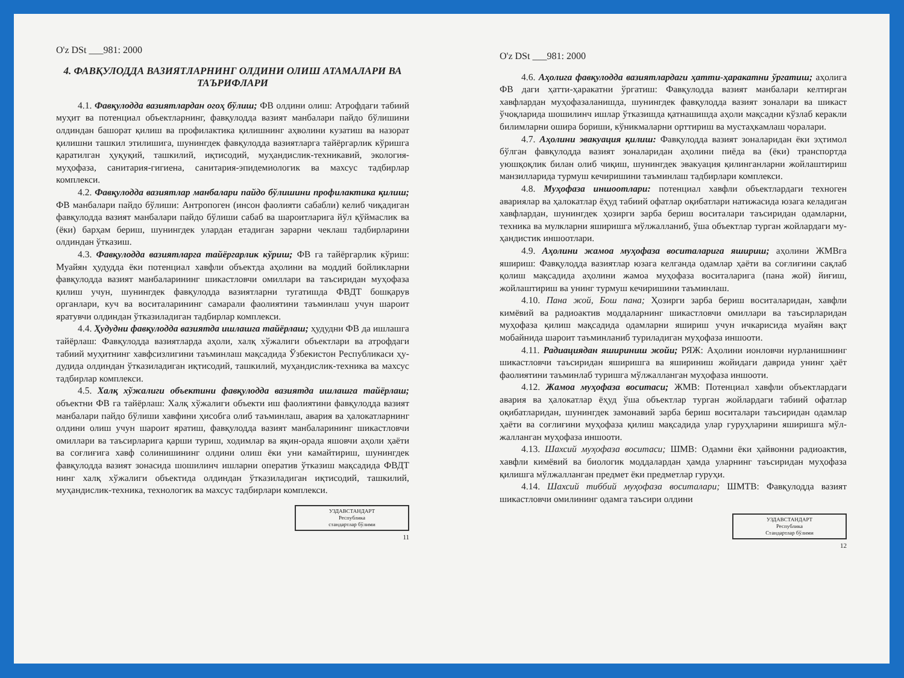O'z DSt ___981: 2000
4. ФАВҚУЛОДДА ВАЗИЯТЛАРНИНГ ОЛДИНИ ОЛИШ АТАМАЛАРИ ВА ТАЪРИФЛАРИ
4.1. Фавқулодда вазиятлардан огоҳ бўлиш; ФВ олдини олиш: Атрофдаги табиий муҳит ва потенциал объектларнинг, фавқулодда вазият манбалари пайдо бўлишини олдиндан башорат қилиш ва профилактика қилишнинг аҳволини кузатиш ва назорат қилишни ташкил этилишига, шунингдек фавқулодда вазиятларга тайёргар­лик кўришга қаратилган ҳуқуқий, ташкилий, иқтисодий, муҳан­дислик-техникавий, экология-муҳофаза, санитария-гигиена, санитария-эпидемиологик ва махсус тадбирлар комплекси.
4.2. Фавқулодда вазиятлар манбалари пайдо бўлишини профилактика қилиш; ФВ манбалари пайдо бўлиши: Антропоген (инсон фаолияти сабабли) келиб чиқадиган фавқулодда вазият манбалари пайдо бўлиши сабаб ва шароитларига йўл қўймаслик ва (ёки) барҳам бериш, шунингдек улардан етадиган зарарни чеклаш тадбирларини олдиндан ўтказиш.
4.3. Фавқулодда вазиятларга тайёргарлик кўриш; ФВ га тайёргарлик кўриш: Муайян ҳудудда ёки потенциал хавфли объ­ектда аҳолини ва моддий бойликларни фавқулодда вазият манба­ларининг шикастловчи омиллари ва таъсиридан муҳофаза қилиш учун, шунингдек фавқулодда вазиятларни тугатишда ФВДТ бошқарув органлари, куч ва воситаларининг самарали фаолиятини таъминлаш учун шароит яратувчи олдиндан ўтказиладиган тад­бирлар комплекси.
4.4. Ҳудудни фавқулодда вазиятда ишлашга тайёрлаш; ҳудудни ФВ да ишлашга тайёрлаш: Фавқулодда вазиятларда аҳоли, халқ хўжалиги объектлари ва атрофдаги табиий муҳитнинг хав­фсизлигини таъминлаш мақсадида Ўзбекистон Республикаси ҳу­дудида олдиндан ўтказиладиган иқтисодий, ташкилий, муҳандис­лик-техника ва махсус тадбирлар комплекси.
4.5. Халқ хўжалиги объектини фавқулодда вазиятда иш­лашга тайёрлаш; объектни ФВ га тайёрлаш: Халқ хўжалиги объ­екти иш фаолиятини фавқулодда вазият манбалари пайдо бўлиши хавфини ҳисобга олиб таъминлаш, авария ва ҳалокатларнинг ол­дини олиш учун шароит яратиш, фавқулодда вазият манбаларининг шикастловчи омиллари ва таъсирларига қарши туриш, ходимлар ва яқин-орада яшовчи аҳоли ҳаёти ва соғлиғига хавф солинишининг олдини олиш ёки уни камайтириш, шунингдек фавқулодда вазият зонасида шошилинч ишларни оператив ўтказиш мақсадида ФВДТ нинг халқ хўжалиги объектида олдиндан ўтказиладиган иқтисодий, ташкилий, муҳандислик-техника, технологик ва махсус тадбир­лари комплекси.
УЗДАВСТАНДАРТ
Республика
стандартлар бўлими
11
O'z DSt ___981: 2000
4.6. Аҳолига фавқулодда вазиятлардаги ҳатти-ҳаракатни ўргатиш; аҳолига ФВ даги ҳатти-ҳаракатни ўргатиш: Фавқулодда вазият манбалари келтирган хавфлардан муҳофазаланишда, шу­нингдек фавқулодда вазият зоналари ва шикаст ўчоқларида шо­шилинч ишлар ўтказишда қатнашишда аҳоли мақсадни кўзлаб ке­ракли билимларни ошира бориши, кўникмаларни орттириш ва мустаҳкамлаш чоралари.
4.7. Аҳолини эвакуация қилиш: Фавқулодда вазият зонала­ридан ёки эҳтимол бўлган фавқулодда вазият зоналаридан аҳолини пиёда ва (ёки) транспортда уюшқоқлик билан олиб чиқиш, шу­нингдек эвакуация қилинганларни жойлаштириш манзилларида турмуш кечиришини таъминлаш тадбирлари комплекси.
4.8. Муҳофаза иншоотлари: потенциал хавфли объектлардаги техноген авариялар ва ҳалокатлар ёҳуд табиий офатлар оқибатлари натижасида юзага келадиган хавфлардан, шунингдек ҳозирги зарба бериш воситалари таъсиридан одамларни, техника ва мулкларни яширишга мўлжалланиб, ўша объектлар турган жойлардаги му­ҳандистик иншоотлари.
4.9. Аҳолини жамоа муҳофаза воситаларига яшириш; аҳо­лини ЖМВга яшириш: Фавқулодда вазиятлар юзага келганда одамлар ҳаёти ва соғлиғини сақлаб қолиш мақсадида аҳолини жа­моа муҳофаза воситаларига (пана жой) йиғиш, жойлаштириш ва унинг турмуш кечиришини таъминлаш.
4.10. Пана жой, Бош пана; Ҳозирги зарба бериш воситала­ридан, хавфли кимёвий ва радиоактив моддаларнинг шикастловчи омиллари ва таъсирларидан муҳофаза қилиш мақсадида одамларни яшириш учун ичкарисида муайян вақт мобайнида шароит таъминланиб туриладиган муҳофаза иншооти.
4.11. Радиациядан яшириниш жойи; РЯЖ: Аҳолини ионловчи нурланишнинг шикастловчи таъсиридан яширишга ва яшириниш жойидаги даврида унинг ҳаёт фаолиятини таъминлаб туришга мўлжалланган муҳофаза иншооти.
4.12. Жамоа муҳофаза воситаси; ЖМВ: Потенциал хавфли объектлардаги авария ва ҳалокатлар ёҳуд ўша объектлар турган жойлардаги табиий офатлар оқибатларидан, шунингдек замонавий зарба бериш воситалари таъсиридан одамлар ҳаёти ва соғлиғини муҳофаза қилиш мақсадида улар гуруҳларини яширишга мўл­жалланган муҳофаза иншооти.
4.13. Шахсий муҳофаза воситаси; ШМВ: Одамни ёки ҳай­вонни радиоактив, хавфли кимёвий ва биологик моддалардан ҳамда уларнинг таъсиридан муҳофаза қилишга мўлжалланган предмет ёки предметлар гуруҳи.
4.14. Шахсий тиббий муҳофаза воситалари; ШМТВ: Фавқулодда вазият шикастловчи омилининг одамга таъсири олдини
УЗДАВСТАНДАРТ
Республика
Стандартлар бўлими
12